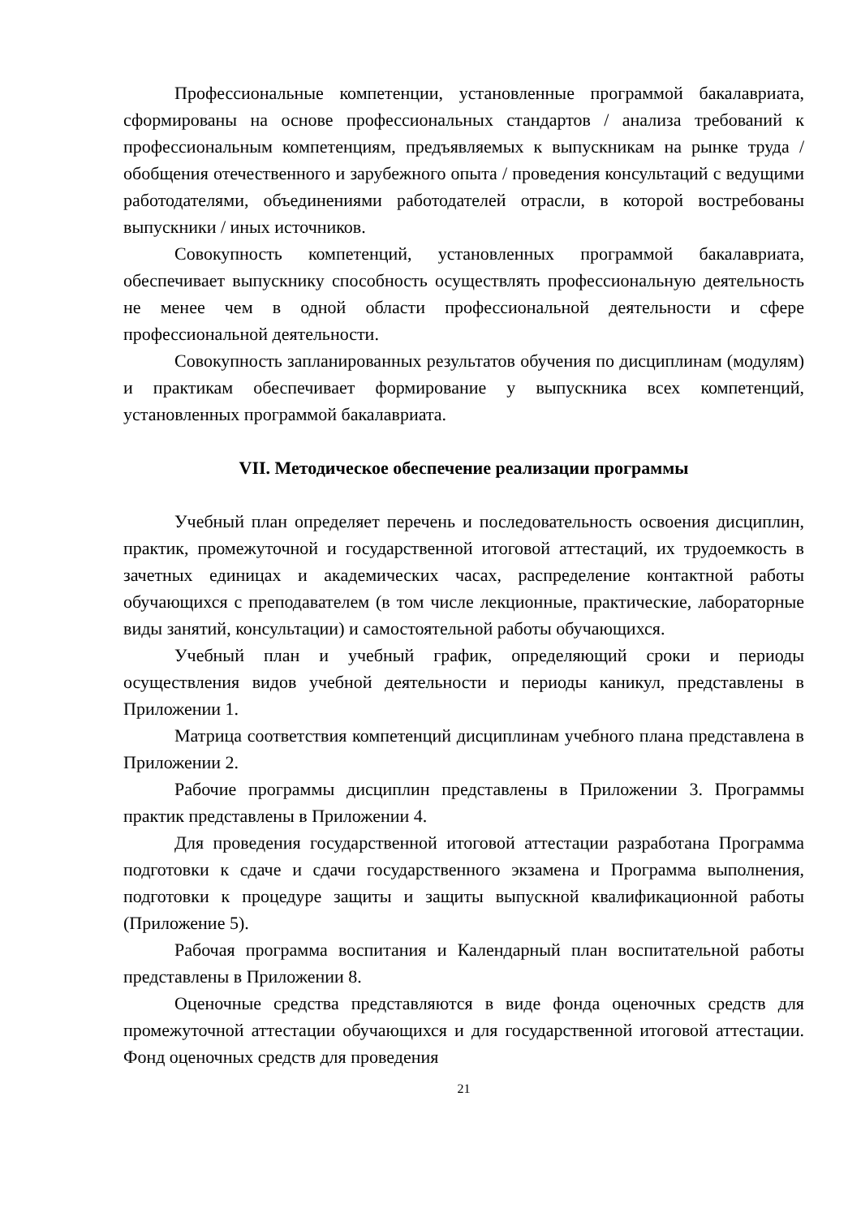Профессиональные компетенции, установленные программой бакалавриата, сформированы на основе профессиональных стандартов / анализа требований к профессиональным компетенциям, предъявляемых к выпускникам на рынке труда / обобщения отечественного и зарубежного опыта / проведения консультаций с ведущими работодателями, объединениями работодателей отрасли, в которой востребованы выпускники / иных источников.
Совокупность компетенций, установленных программой бакалавриата, обеспечивает выпускнику способность осуществлять профессиональную деятельность не менее чем в одной области профессиональной деятельности и сфере профессиональной деятельности.
Совокупность запланированных результатов обучения по дисциплинам (модулям) и практикам обеспечивает формирование у выпускника всех компетенций, установленных программой бакалавриата.
VII. Методическое обеспечение реализации программы
Учебный план определяет перечень и последовательность освоения дисциплин, практик, промежуточной и государственной итоговой аттестаций, их трудоемкость в зачетных единицах и академических часах, распределение контактной работы обучающихся с преподавателем (в том числе лекционные, практические, лабораторные виды занятий, консультации) и самостоятельной работы обучающихся.
Учебный план и учебный график, определяющий сроки и периоды осуществления видов учебной деятельности и периоды каникул, представлены в Приложении 1.
Матрица соответствия компетенций дисциплинам учебного плана представлена в Приложении 2.
Рабочие программы дисциплин представлены в Приложении 3. Программы практик представлены в Приложении 4.
Для проведения государственной итоговой аттестации разработана Программа подготовки к сдаче и сдачи государственного экзамена и Программа выполнения, подготовки к процедуре защиты и защиты выпускной квалификационной работы (Приложение 5).
Рабочая программа воспитания и Календарный план воспитательной работы представлены в Приложении 8.
Оценочные средства представляются в виде фонда оценочных средств для промежуточной аттестации обучающихся и для государственной итоговой аттестации. Фонд оценочных средств для проведения
21